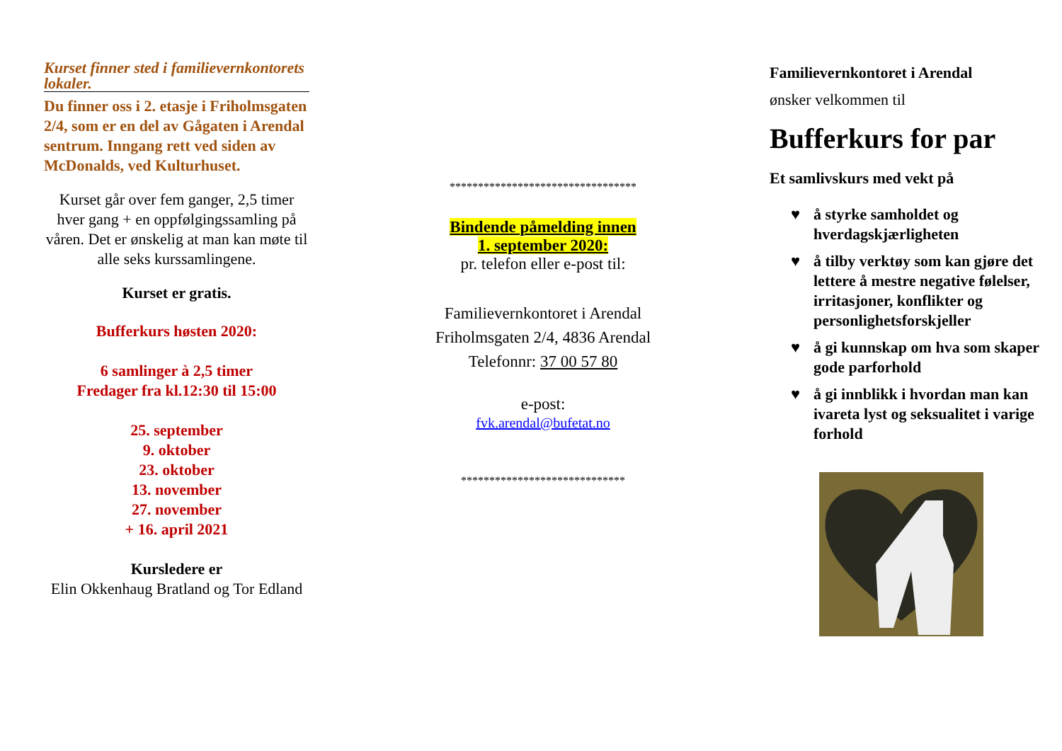Kurset finner sted i familievernkontorets lokaler.
Du finner oss i 2. etasje i Friholmsgaten 2/4, som er en del av Gågaten i Arendal sentrum. Inngang rett ved siden av McDonalds, ved Kulturhuset.
Kurset går over fem ganger, 2,5 timer hver gang + en oppfølgingssamling på våren. Det er ønskelig at man kan møte til alle seks kurssamlingene.
Kurset er gratis.
Bufferkurs høsten 2020:
6 samlinger à 2,5 timer
Fredager fra kl.12:30 til 15:00
25. september
9. oktober
23. oktober
13. november
27. november
+ 16. april 2021
Kursledere er
Elin Okkenhaug Bratland og Tor Edland
*********************************
Bindende påmelding innen
1. september 2020:
pr. telefon eller e-post til:
Familievernkontoret i Arendal
Friholmsgaten 2/4, 4836 Arendal
Telefonnr: 37 00 57 80
e-post:
fvk.arendal@bufetat.no
*****************************
Familievernkontoret i Arendal
ønsker velkommen til
Bufferkurs for par
Et samlivskurs med vekt på
♥ å styrke samholdet og hverdagskjærligheten
♥ å tilby verktøy som kan gjøre det lettere å mestre negative følelser, irritasjoner, konflikter og personlighetsforskjeller
♥ å gi kunnskap om hva som skaper gode parforhold
♥ å gi innblikk i hvordan man kan ivareta lyst og seksualitet i varige forhold